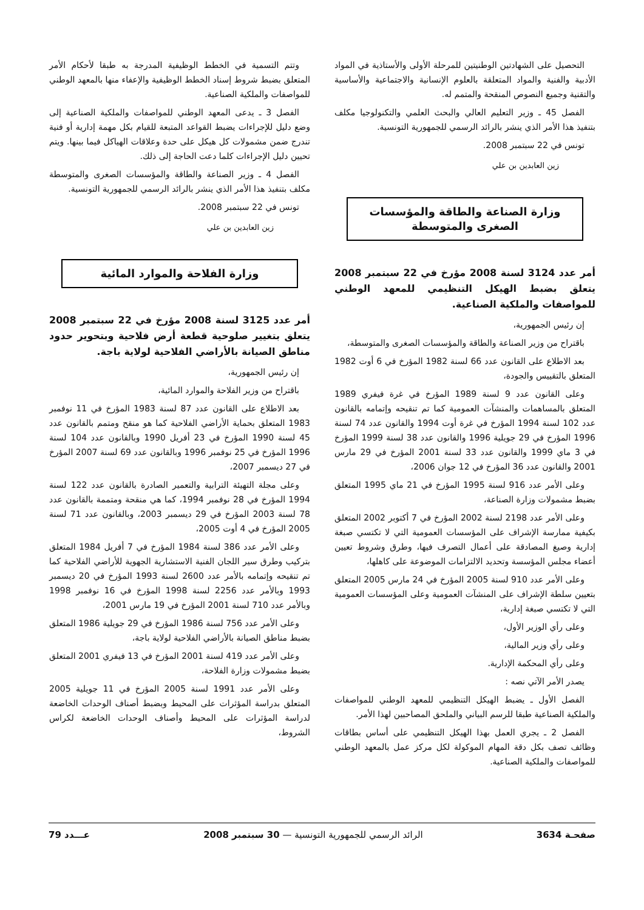التحصيل على الشهادتين الوطنيتين للمرحلة الأولى والأستاذية في المواد الأدبية والفنية والمواد المتعلقة بالعلوم الإنسانية والاجتماعية والأساسية والتقنية وجميع النصوص المنقحة والمتمم له.
الفصل 45 ـ وزير التعليم العالي والبحث العلمي والتكنولوجيا مكلف بتنفيذ هذا الأمر الذي ينشر بالرائد الرسمي للجمهورية التونسية.
تونس في 22 سبتمبر 2008.
زين العابدين بن علي
وزارة الصناعة والطاقة والمؤسسات الصغرى والمتوسطة
أمر عدد 3124 لسنة 2008 مؤرخ في 22 سبتمبر 2008 يتعلق بضبط الهيكل التنظيمي للمعهد الوطني للمواصفات والملكية الصناعية.
إن رئيس الجمهورية،
باقتراح من وزير الصناعة والطاقة والمؤسسات الصغرى والمتوسطة،
بعد الاطلاع على القانون عدد 66 لسنة 1982 المؤرخ في 6 أوت 1982 المتعلق بالتقييس والجودة،
وعلى القانون عدد 9 لسنة 1989 المؤرخ في غرة فيفري 1989 المتعلق بالمساهمات والمنشآت العمومية كما تم تنقيحه وإتمامه بالقانون عدد 102 لسنة 1994 المؤرخ في غرة أوت 1994 والقانون عدد 74 لسنة 1996 المؤرخ في 29 جويلية 1996 والقانون عدد 38 لسنة 1999 المؤرخ في 3 ماي 1999 والقانون عدد 33 لسنة 2001 المؤرخ في 29 مارس 2001 والقانون عدد 36 المؤرخ في 12 جوان 2006،
وعلى الأمر عدد 916 لسنة 1995 المؤرخ في 21 ماي 1995 المتعلق بضبط مشمولات وزارة الصناعة،
وعلى الأمر عدد 2198 لسنة 2002 المؤرخ في 7 أكتوبر 2002 المتعلق بكيفية ممارسة الإشراف على المؤسسات العمومية التي لا تكتسي صبغة إدارية وصيغ المصادقة على أعمال التصرف فيها، وطرق وشروط تعيين أعضاء مجلس المؤسسة وتحديد الالتزامات الموضوعة على كاهلها،
وعلى الأمر عدد 910 لسنة 2005 المؤرخ في 24 مارس 2005 المتعلق بتعيين سلطة الإشراف على المنشآت العمومية وعلى المؤسسات العمومية التي لا تكتسي صبغة إدارية،
وعلى رأي الوزير الأول،
وعلى رأي وزير المالية،
وعلى رأي المحكمة الإدارية.
يصدر الأمر الآتي نصه :
الفصل الأول ـ يضبط الهيكل التنظيمي للمعهد الوطني للمواصفات والملكية الصناعية طبقا للرسم البياني والملحق المصاحبين لهذا الأمر.
الفصل 2 ـ يجري العمل بهذا الهيكل التنظيمي على أساس بطاقات وظائف تصف بكل دقة المهام الموكولة لكل مركز عمل بالمعهد الوطني للمواصفات والملكية الصناعية.
وتتم التسمية في الخطط الوظيفية المدرجة به طبقا لأحكام الأمر المتعلق بضبط شروط إسناد الخطط الوظيفية والإعفاء منها بالمعهد الوطني للمواصفات والملكية الصناعية.
الفصل 3 ـ يدعى المعهد الوطني للمواصفات والملكية الصناعية إلى وضع دليل للإجراءات يضبط القواعد المتبعة للقيام بكل مهمة إدارية أو فنية تندرج ضمن مشمولات كل هيكل على حدة وعلاقات الهياكل فيما بينها. ويتم تحيين دليل الإجراءات كلما دعت الحاجة إلى ذلك.
الفصل 4 ـ وزير الصناعة والطاقة والمؤسسات الصغرى والمتوسطة مكلف بتنفيذ هذا الأمر الذي ينشر بالرائد الرسمي للجمهورية التونسية.
تونس في 22 سبتمبر 2008.
زين العابدين بن علي
وزارة الفلاحة والموارد المائية
أمر عدد 3125 لسنة 2008 مؤرخ في 22 سبتمبر 2008 يتعلق بتغيير صلوحية قطعة أرض فلاحية وبتحوير حدود مناطق الصيانة بالأراضي الفلاحية لولاية باجة.
إن رئيس الجمهورية،
باقتراح من وزير الفلاحة والموارد المائية،
بعد الاطلاع على القانون عدد 87 لسنة 1983 المؤرخ في 11 نوفمبر 1983 المتعلق بحماية الأراضي الفلاحية كما هو منقح ومتمم بالقانون عدد 45 لسنة 1990 المؤرخ في 23 أفريل 1990 وبالقانون عدد 104 لسنة 1996 المؤرخ في 25 نوفمبر 1996 وبالقانون عدد 69 لسنة 2007 المؤرخ في 27 ديسمبر 2007،
وعلى مجلة التهيئة الترابية والتعمير الصادرة بالقانون عدد 122 لسنة 1994 المؤرخ في 28 نوفمبر 1994، كما هي منقحة ومتممة بالقانون عدد 78 لسنة 2003 المؤرخ في 29 ديسمبر 2003، وبالقانون عدد 71 لسنة 2005 المؤرخ في 4 أوت 2005،
وعلى الأمر عدد 386 لسنة 1984 المؤرخ في 7 أفريل 1984 المتعلق بتركيب وطرق سير اللجان الفنية الاستشارية الجهوية للأراضي الفلاحية كما تم تنقيحه وإتمامه بالأمر عدد 2600 لسنة 1993 المؤرخ في 20 ديسمبر 1993 وبالأمر عدد 2256 لسنة 1998 المؤرخ في 16 نوفمبر 1998 وبالأمر عدد 710 لسنة 2001 المؤرخ في 19 مارس 2001،
وعلى الأمر عدد 756 لسنة 1986 المؤرخ في 29 جويلية 1986 المتعلق بضبط مناطق الصيانة بالأراضي الفلاحية لولاية باجة،
وعلى الأمر عدد 419 لسنة 2001 المؤرخ في 13 فيفري 2001 المتعلق بضبط مشمولات وزارة الفلاحة،
وعلى الأمر عدد 1991 لسنة 2005 المؤرخ في 11 جويلية 2005 المتعلق بدراسة المؤثرات على المحيط وبضبط أصناف الوحدات الخاضعة لدراسة المؤثرات على المحيط وأصناف الوحدات الخاضعة لكراس الشروط،
صفحـة 3634 الرائد الرسمي للجمهورية التونسية — 30 سبتمبر 2008 عـــدد 79